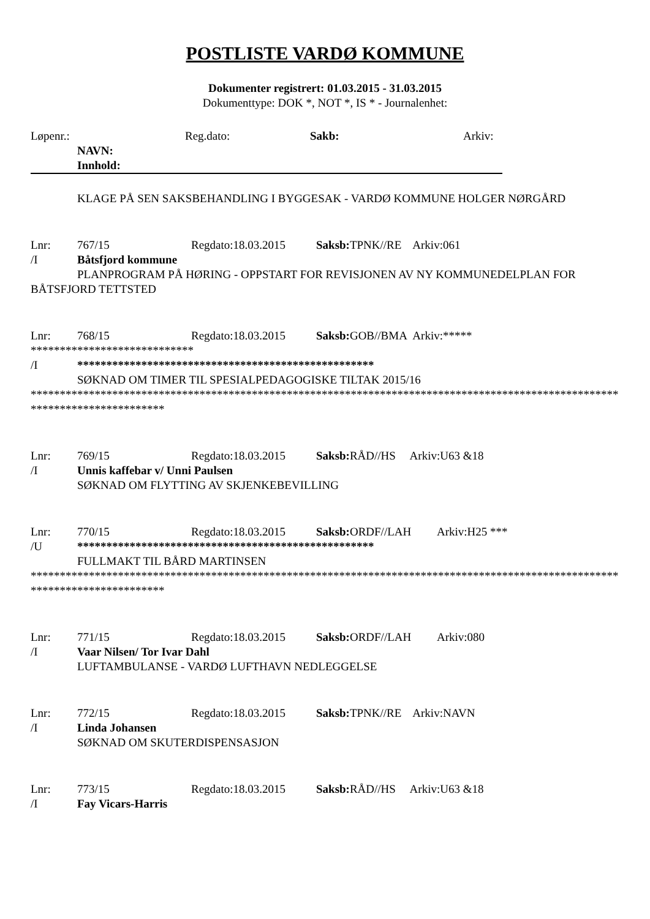POSTLISTE VARDØ KOMMUNE
Dokumenter registrert: 01.03.2015 - 31.03.2015
Dokumenttype: DOK *, NOT *, IS * - Journalenhet:
Løpenr.: Reg.dato: Sakb: Arkiv:
NAVN:
Innhold:
KLAGE PÅ SEN SAKSBEHANDLING I BYGGESAK - VARDØ KOMMUNE HOLGER NØRGÅRD
Lnr: 767/15 Regdato:18.03.2015 Saksb: TPNK//RE Arkiv:061
/I Båtsfjord kommune
PLANPROGRAM PÅ HØRING - OPPSTART FOR REVISJONEN AV NY KOMMUNEDELPLAN FOR BÅTSFJORD TETTSTED
Lnr: 768/15 Regdato:18.03.2015 Saksb: GOB//BMA Arkiv:*****
****************************
/I ***************************************************
SØKNAD OM TIMER TIL SPESIALPEDAGOGISKE TILTAK 2015/16
****************************************************************************************************************************
Lnr: 769/15 Regdato:18.03.2015 Saksb: RÅD//HS Arkiv:U63 &18
/I Unnis kaffebar v/ Unni Paulsen
SØKNAD OM FLYTTING AV SKJENKEBEVILLING
Lnr: 770/15 Regdato:18.03.2015 Saksb: ORDF//LAH Arkiv:H25 ***
/U ***************************************************
FULLMAKT TIL BÅRD MARTINSEN
****************************************************************************************************************************
Lnr: 771/15 Regdato:18.03.2015 Saksb: ORDF//LAH Arkiv:080
/I Vaar Nilsen/ Tor Ivar Dahl
LUFTAMBULANSE - VARDØ LUFTHAVN NEDLEGGELSE
Lnr: 772/15 Regdato:18.03.2015 Saksb: TPNK//RE Arkiv:NAVN
/I Linda Johansen
SØKNAD OM SKUTERDISPENSASJON
Lnr: 773/15 Regdato:18.03.2015 Saksb: RÅD//HS Arkiv:U63 &18
/I Fay Vicars-Harris